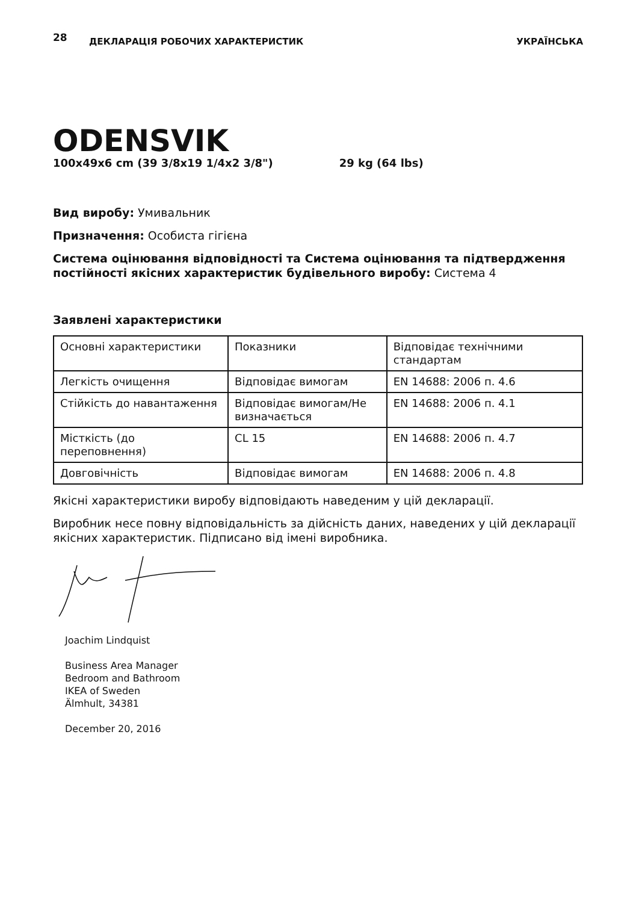28 ДЕКЛАРАЦІЯ РОБОЧИХ ХАРАКТЕРИСТИК УКРАЇНСЬКА
ODENSVIK
100x49x6 cm (39 3/8x19 1/4x2 3/8") 29 kg (64 lbs)
Вид виробу: Умивальник
Призначення: Особиста гігієна
Система оцінювання відповідності та Система оцінювання та підтвердження постійності якісних характеристик будівельного виробу: Система 4
Заявлені характеристики
| Основні характеристики | Показники | Відповідає технічними стандартам |
| Легкість очищення | Відповідає вимогам | EN 14688: 2006 п. 4.6 |
| Стійкість до навантаження | Відповідає вимогам/Не визначається | EN 14688: 2006 п. 4.1 |
| Місткість (до переповнення) | CL 15 | EN 14688: 2006 п. 4.7 |
| Довговічність | Відповідає вимогам | EN 14688: 2006 п. 4.8 |
Якісні характеристики виробу відповідають наведеним у цій декларації.
Виробник несе повну відповідальність за дійсність даних, наведених у цій декларації якісних характеристик. Підписано від імені виробника.
Joachim Lindquist
Business Area Manager
Bedroom and Bathroom
IKEA of Sweden
Älmhult, 34381
December 20, 2016